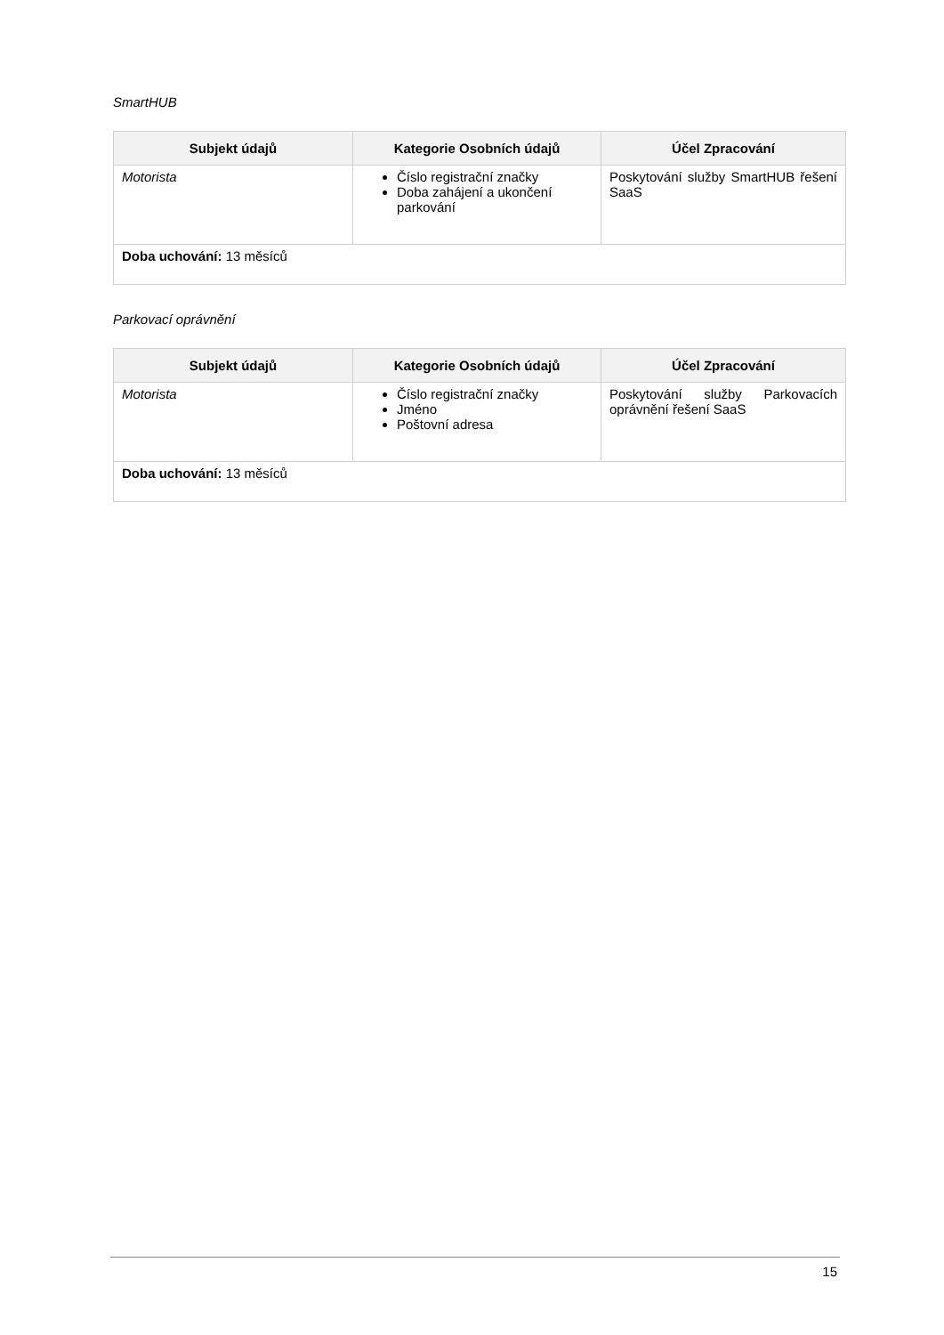SmartHUB
| Subjekt údajů | Kategorie Osobních údajů | Účel Zpracování |
| --- | --- | --- |
| Motorista | Číslo registrační značky Doba zahájení a ukončení parkování | Poskytování služby SmartHUB řešení SaaS |
| Doba uchování: 13 měsíců | | |
Parkovací oprávnění
| Subjekt údajů | Kategorie Osobních údajů | Účel Zpracování |
| --- | --- | --- |
| Motorista | Číslo registrační značky Jméno Poštovní adresa | Poskytování služby Parkovacích oprávnění řešení SaaS |
| Doba uchování: 13 měsíců | | |
15